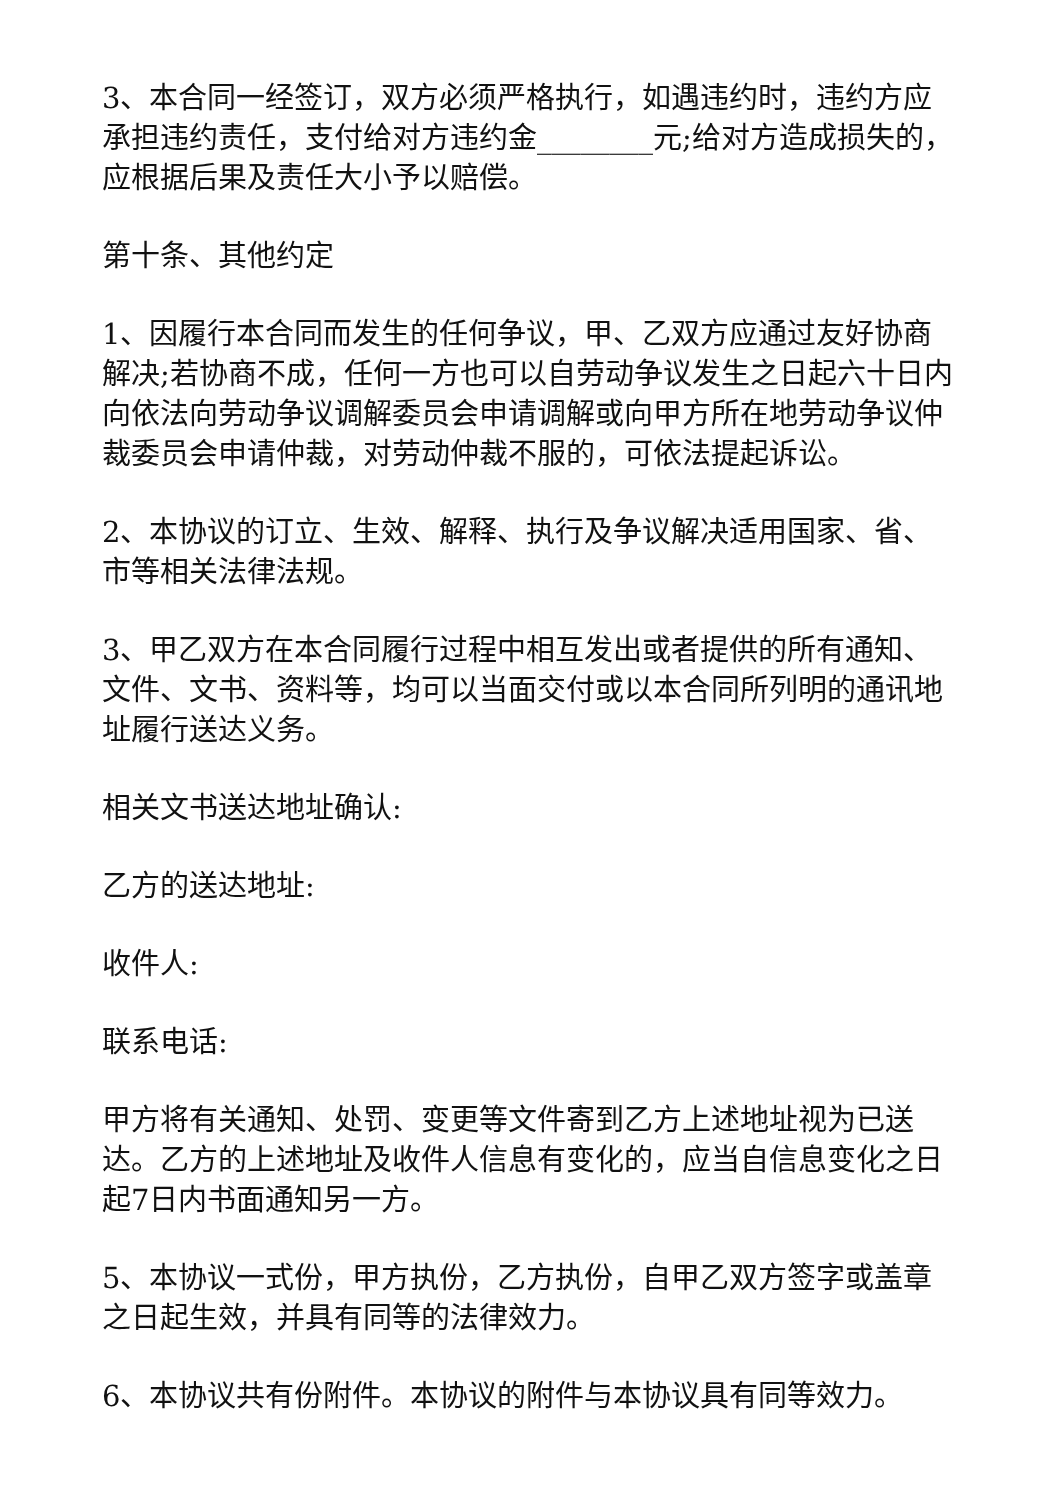3、本合同一经签订，双方必须严格执行，如遇违约时，违约方应承担违约责任，支付给对方违约金________元;给对方造成损失的，应根据后果及责任大小予以赔偿。
第十条、其他约定
1、因履行本合同而发生的任何争议，甲、乙双方应通过友好协商解决;若协商不成，任何一方也可以自劳动争议发生之日起六十日内向依法向劳动争议调解委员会申请调解或向甲方所在地劳动争议仲裁委员会申请仲裁，对劳动仲裁不服的，可依法提起诉讼。
2、本协议的订立、生效、解释、执行及争议解决适用国家、省、市等相关法律法规。
3、甲乙双方在本合同履行过程中相互发出或者提供的所有通知、文件、文书、资料等，均可以当面交付或以本合同所列明的通讯地址履行送达义务。
相关文书送达地址确认:
乙方的送达地址:
收件人:
联系电话:
甲方将有关通知、处罚、变更等文件寄到乙方上述地址视为已送达。乙方的上述地址及收件人信息有变化的，应当自信息变化之日起7日内书面通知另一方。
5、本协议一式份，甲方执份，乙方执份，自甲乙双方签字或盖章之日起生效，并具有同等的法律效力。
6、本协议共有份附件。本协议的附件与本协议具有同等效力。